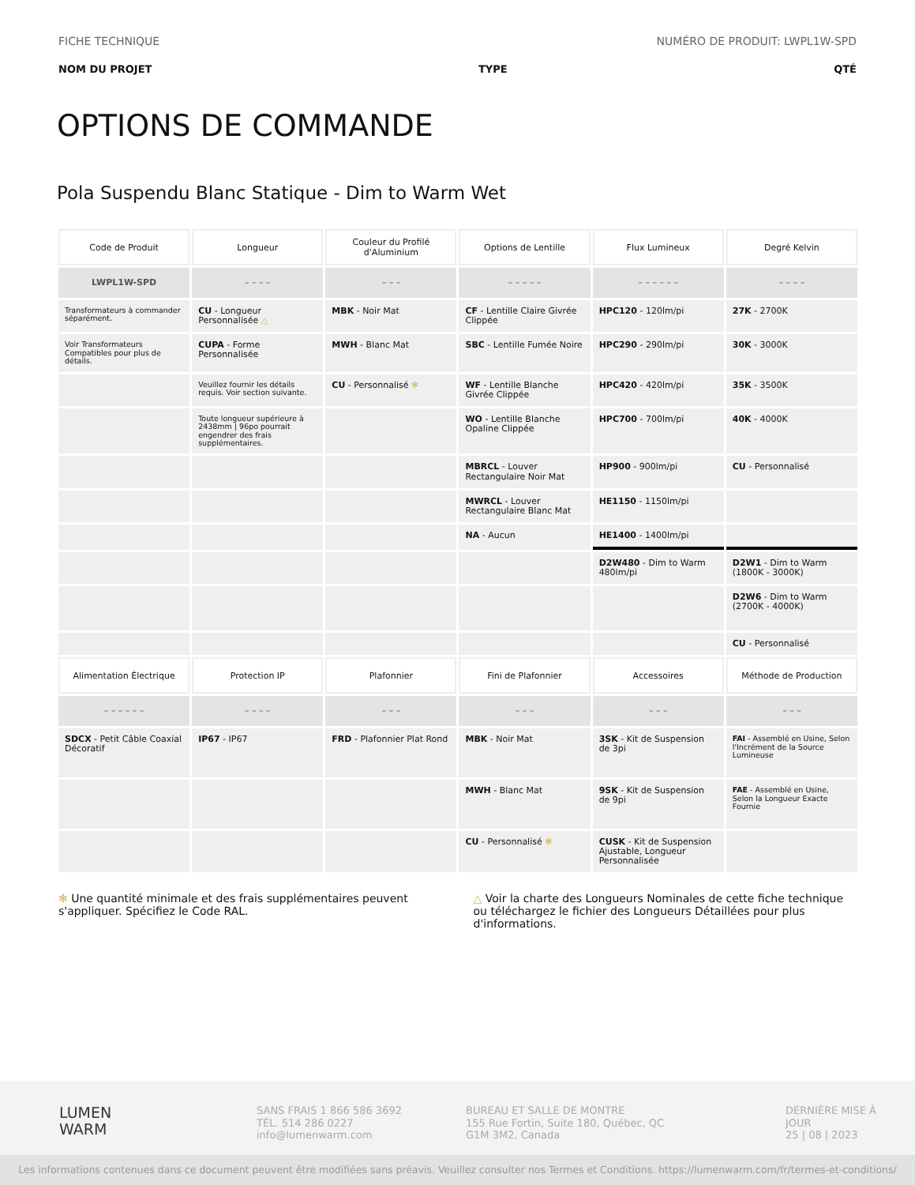FICHE TECHNIQUE NUMÉRO DE PRODUIT: LWPL1W-SPD
NOM DU PROJET TYPE QTÉ
OPTIONS DE COMMANDE
Pola Suspendu Blanc Statique - Dim to Warm Wet
| Code de Produit | Longueur | Couleur du Profilé d'Aluminium | Options de Lentille | Flux Lumineux | Degré Kelvin |
| --- | --- | --- | --- | --- | --- |
| LWPL1W-SPD | – – – – | – – – | – – – – – | – – – – – – | – – – – |
| Transformateurs à commander séparément. | CU - Longueur Personnalisée △ | MBK - Noir Mat | CF - Lentille Claire Givrée Clippée | HPC120 - 120lm/pi | 27K - 2700K |
| Voir Transformateurs Compatibles pour plus de détails. | CUPA - Forme Personnalisée | MWH - Blanc Mat | SBC - Lentille Fumée Noire | HPC290 - 290lm/pi | 30K - 3000K |
| | Veuillez fournir les détails requis. Voir section suivante. | CU - Personnalisé ✻ | WF - Lentille Blanche Givrée Clippée | HPC420 - 420lm/pi | 35K - 3500K |
| | Toute longueur supérieure à 2438mm / 96po pourrait engendrer des frais supplémentaires. | | WO - Lentille Blanche Opaline Clippée | HPC700 - 700lm/pi | 40K - 4000K |
| | | | MBRCL - Louver Rectangulaire Noir Mat | HP900 - 900lm/pi | CU - Personnalisé |
| | | | MWRCL - Louver Rectangulaire Blanc Mat | HE1150 - 1150lm/pi | |
| | | | NA - Aucun | HE1400 - 1400lm/pi | |
| | | | | D2W480 - Dim to Warm 480lm/pi | D2W1 - Dim to Warm (1800K - 3000K) |
| | | | | | D2W6 - Dim to Warm (2700K - 4000K) |
| | | | | | CU - Personnalisé |
| Alimentation Électrique | Protection IP | Plafonnier | Fini de Plafonnier | Accessoires | Méthode de Production |
| – – – – – – | – – – – | – – – | – – – | – – – | – – – |
| SDCX - Petit Câble Coaxial Décoratif | IP67 - IP67 | FRD - Plafonnier Plat Rond | MBK - Noir Mat | 3SK - Kit de Suspension de 3pi | FAI - Assemblé en Usine, Selon l'Incrément de la Source Lumineuse |
| | | | MWH - Blanc Mat | 9SK - Kit de Suspension de 9pi | FAE - Assemblé en Usine, Selon la Longueur Exacte Fournie |
| | | | CU - Personnalisé ✻ | CUSK - Kit de Suspension Ajustable, Longueur Personnalisée | |
✻ Une quantité minimale et des frais supplémentaires peuvent s'appliquer. Spécifiez le Code RAL.
△ Voir la charte des Longueurs Nominales de cette fiche technique ou téléchargez le fichier des Longueurs Détaillées pour plus d'informations.
LUMEN
WARM
SANS FRAIS 1 866 586 3692
TÉL. 514 286 0227
info@lumenwarm.com
BUREAU ET SALLE DE MONTRE
155 Rue Fortin, Suite 180, Québec, QC
G1M 3M2, Canada
DERNIÈRE MISE À JOUR
25 | 08 | 2023
Les informations contenues dans ce document peuvent être modifiées sans préavis. Veuillez consulter nos Termes et Conditions. https://lumenwarm.com/fr/termes-et-conditions/